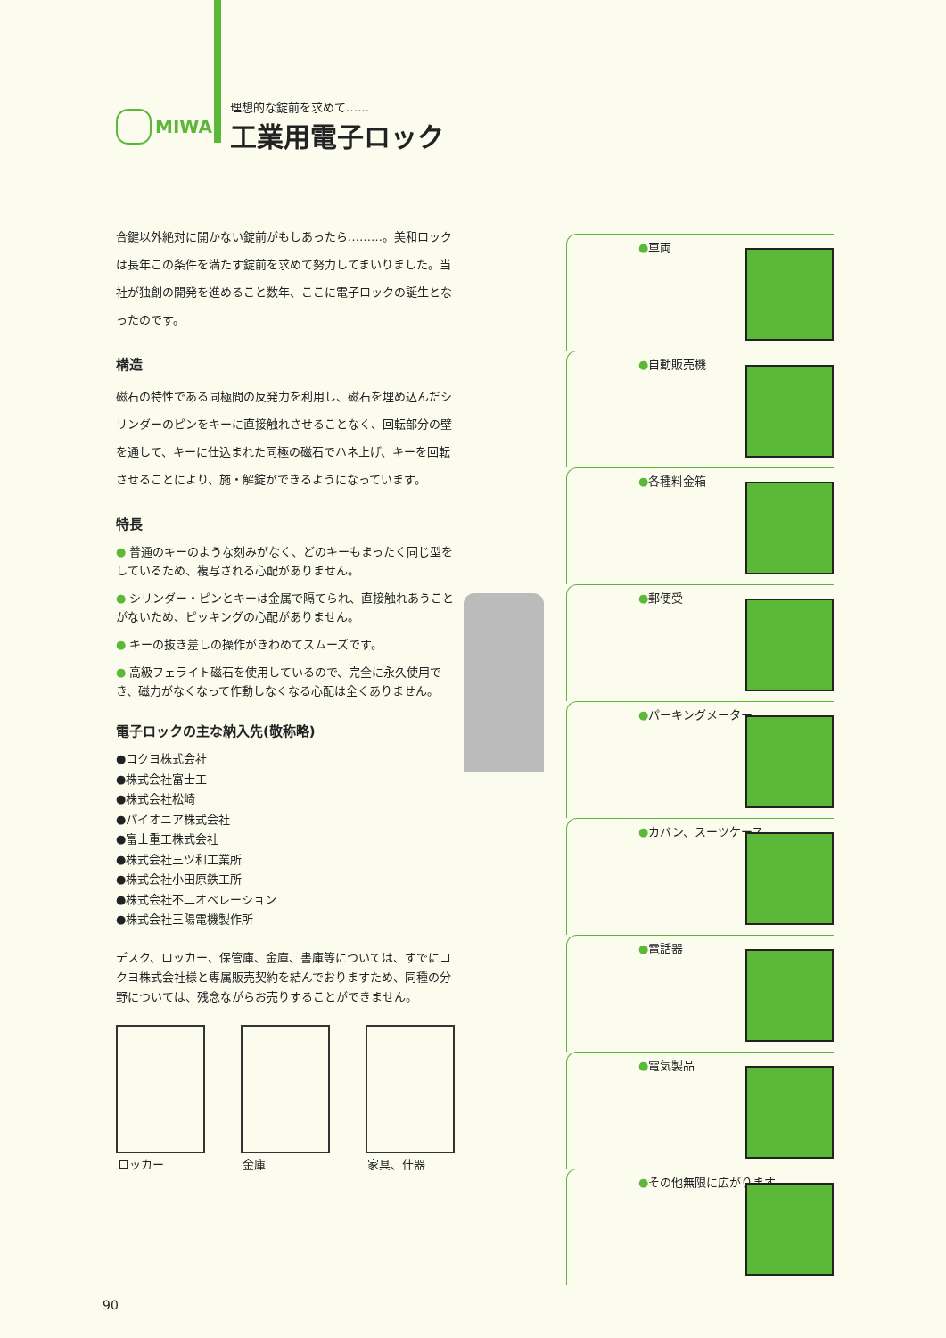MIWA
理想的な錠前を求めて……
工業用電子ロック
合鍵以外絶対に開かない錠前がもしあったら………。美和ロックは長年この条件を満たす錠前を求めて努力してまいりました。当社が独創の開発を進めること数年、ここに電子ロックの誕生となったのです。
構造
磁石の特性である同極間の反発力を利用し、磁石を埋め込んだシリンダーのピンをキーに直接触れさせることなく、回転部分の壁を通して、キーに仕込まれた同極の磁石でハネ上げ、キーを回転させることにより、施・解錠ができるようになっています。
特長
● 普通のキーのような刻みがなく、どのキーもまったく同じ型をしているため、複写される心配がありません。
● シリンダー・ピンとキーは金属で隔てられ、直接触れあうことがないため、ピッキングの心配がありません。
● キーの抜き差しの操作がきわめてスムーズです。
● 高級フェライト磁石を使用しているので、完全に永久使用でき、磁力がなくなって作動しなくなる心配は全くありません。
電子ロックの主な納入先(敬称略)
●コクヨ株式会社
●株式会社富士工
●株式会社松崎
●パイオニア株式会社
●富士重工株式会社
●株式会社三ツ和工業所
●株式会社小田原鉄工所
●株式会社不二オペレーション
●株式会社三陽電機製作所
デスク、ロッカー、保管庫、金庫、書庫等については、すでにコクヨ株式会社様と専属販売契約を結んでおりますため、同種の分野については、残念ながらお売りすることができません。
ロッカー 金庫 家具、什器
●車両
●自動販売機
●各種料金箱
●郵便受
●パーキングメーター
●カバン、スーツケース
●電話器
●電気製品
●その他無限に広がります
90